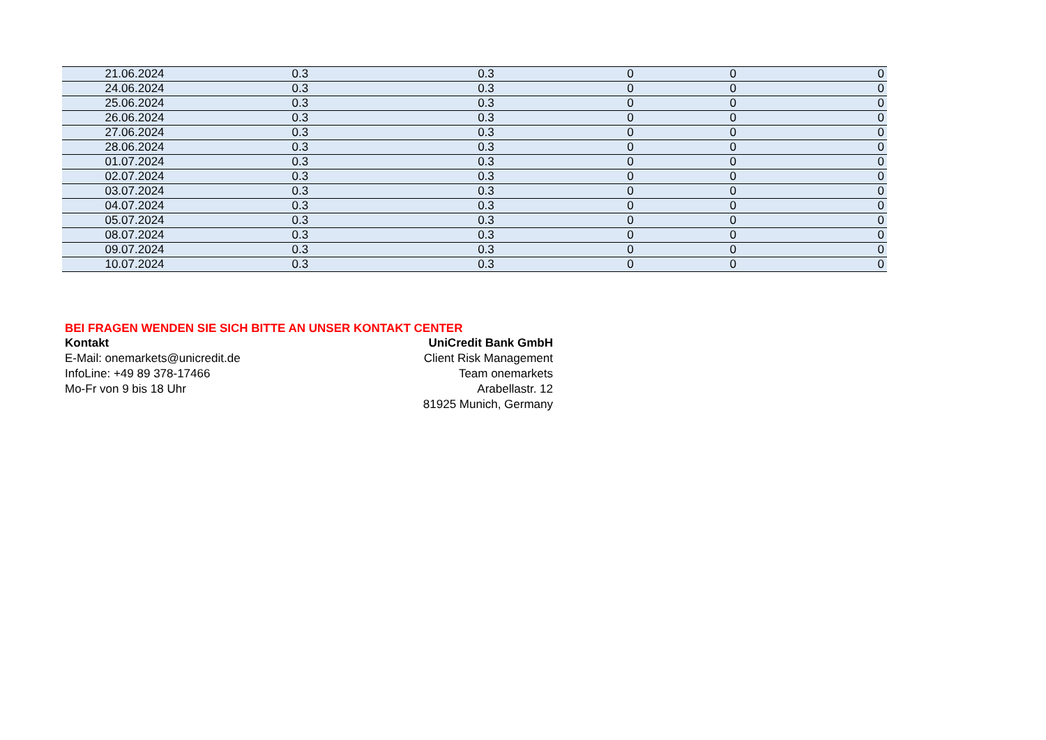| 21.06.2024 | 0.3 | 0.3 | 0 | 0 | 0 |
| 24.06.2024 | 0.3 | 0.3 | 0 | 0 | 0 |
| 25.06.2024 | 0.3 | 0.3 | 0 | 0 | 0 |
| 26.06.2024 | 0.3 | 0.3 | 0 | 0 | 0 |
| 27.06.2024 | 0.3 | 0.3 | 0 | 0 | 0 |
| 28.06.2024 | 0.3 | 0.3 | 0 | 0 | 0 |
| 01.07.2024 | 0.3 | 0.3 | 0 | 0 | 0 |
| 02.07.2024 | 0.3 | 0.3 | 0 | 0 | 0 |
| 03.07.2024 | 0.3 | 0.3 | 0 | 0 | 0 |
| 04.07.2024 | 0.3 | 0.3 | 0 | 0 | 0 |
| 05.07.2024 | 0.3 | 0.3 | 0 | 0 | 0 |
| 08.07.2024 | 0.3 | 0.3 | 0 | 0 | 0 |
| 09.07.2024 | 0.3 | 0.3 | 0 | 0 | 0 |
| 10.07.2024 | 0.3 | 0.3 | 0 | 0 | 0 |
BEI FRAGEN WENDEN SIE SICH BITTE AN UNSER KONTAKT CENTER
Kontakt
E-Mail: onemarkets@unicredit.de
InfoLine: +49 89 378-17466
Mo-Fr von 9 bis 18 Uhr
UniCredit Bank GmbH
Client Risk Management
Team onemarkets
Arabellastr. 12
81925 Munich, Germany